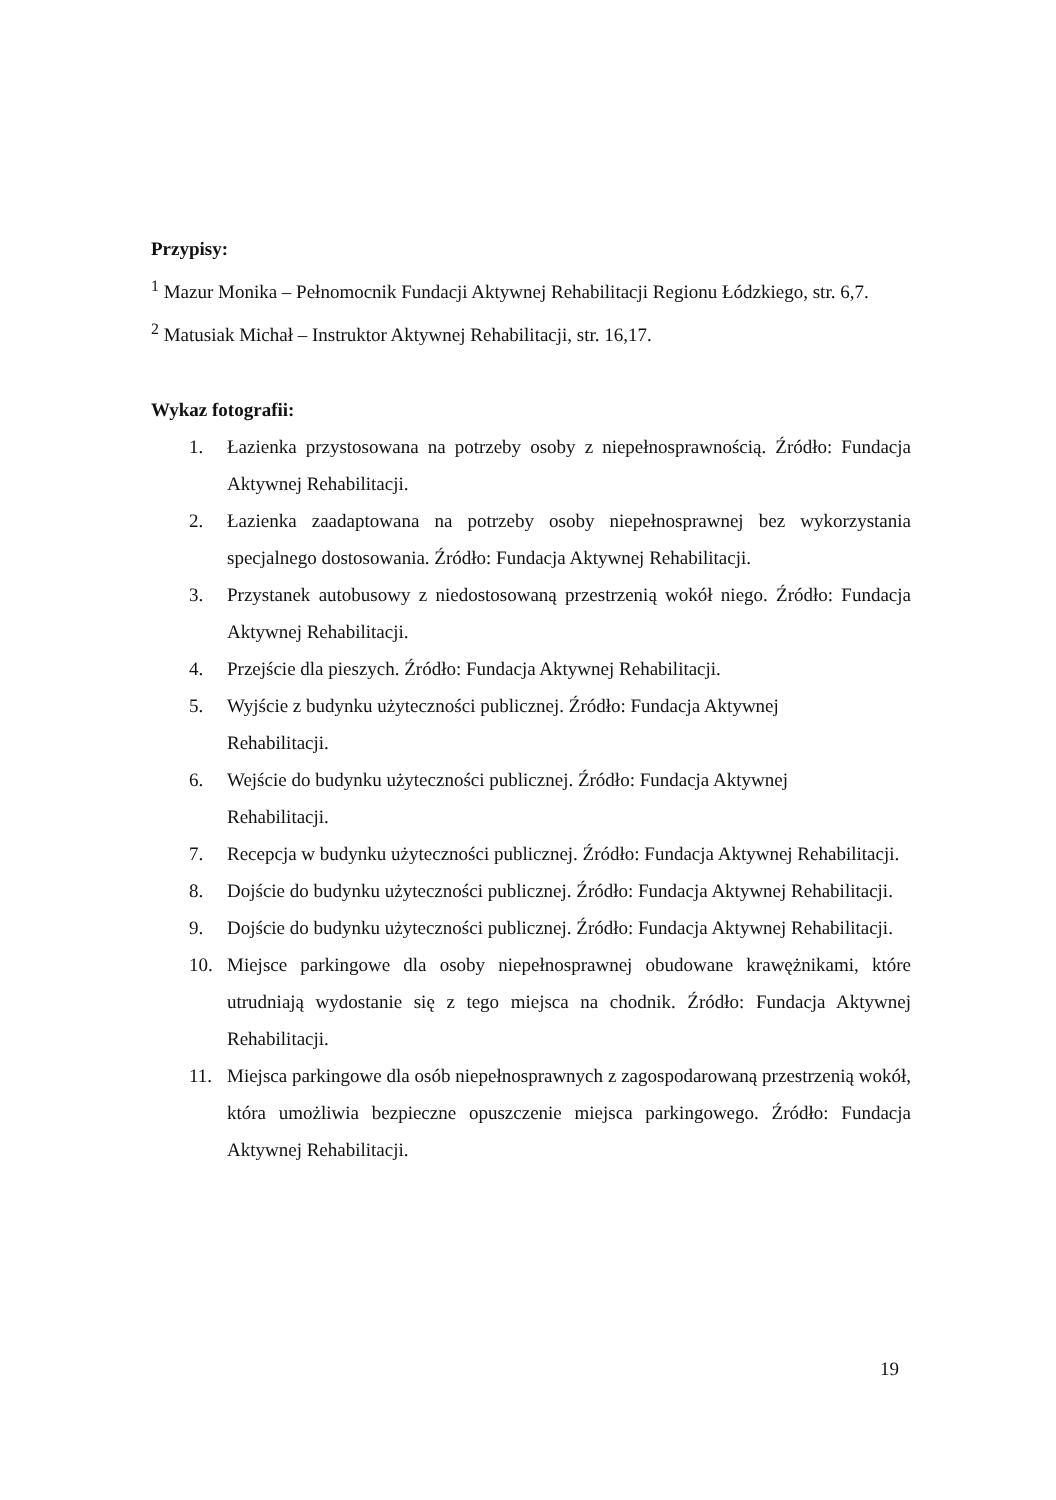Przypisy:
<sup>1</sup> Mazur Monika – Pełnomocnik Fundacji Aktywnej Rehabilitacji Regionu Łódzkiego, str. 6,7.
<sup>2</sup> Matusiak Michał – Instruktor Aktywnej Rehabilitacji, str. 16,17.
Wykaz fotografii:
1. Łazienka przystosowana na potrzeby osoby z niepełnosprawnością. Źródło: Fundacja Aktywnej Rehabilitacji.
2. Łazienka zaadaptowana na potrzeby osoby niepełnosprawnej bez wykorzystania specjalnego dostosowania. Źródło: Fundacja Aktywnej Rehabilitacji.
3. Przystanek autobusowy z niedostosowaną przestrzenią wokół niego. Źródło: Fundacja Aktywnej Rehabilitacji.
4. Przejście dla pieszych. Źródło: Fundacja Aktywnej Rehabilitacji.
5. Wyjście z budynku użyteczności publicznej. Źródło: Fundacja Aktywnej
Rehabilitacji.
6. Wejście do budynku użyteczności publicznej. Źródło: Fundacja Aktywnej
Rehabilitacji.
7. Recepcja w budynku użyteczności publicznej. Źródło: Fundacja Aktywnej Rehabilitacji.
8. Dojście do budynku użyteczności publicznej. Źródło: Fundacja Aktywnej Rehabilitacji.
9. Dojście do budynku użyteczności publicznej. Źródło: Fundacja Aktywnej Rehabilitacji.
10. Miejsce parkingowe dla osoby niepełnosprawnej obudowane krawężnikami, które utrudniają wydostanie się z tego miejsca na chodnik. Źródło: Fundacja Aktywnej Rehabilitacji.
11. Miejsca parkingowe dla osób niepełnosprawnych z zagospodarowaną przestrzenią wokół, która umożliwia bezpieczne opuszczenie miejsca parkingowego. Źródło: Fundacja Aktywnej Rehabilitacji.
19